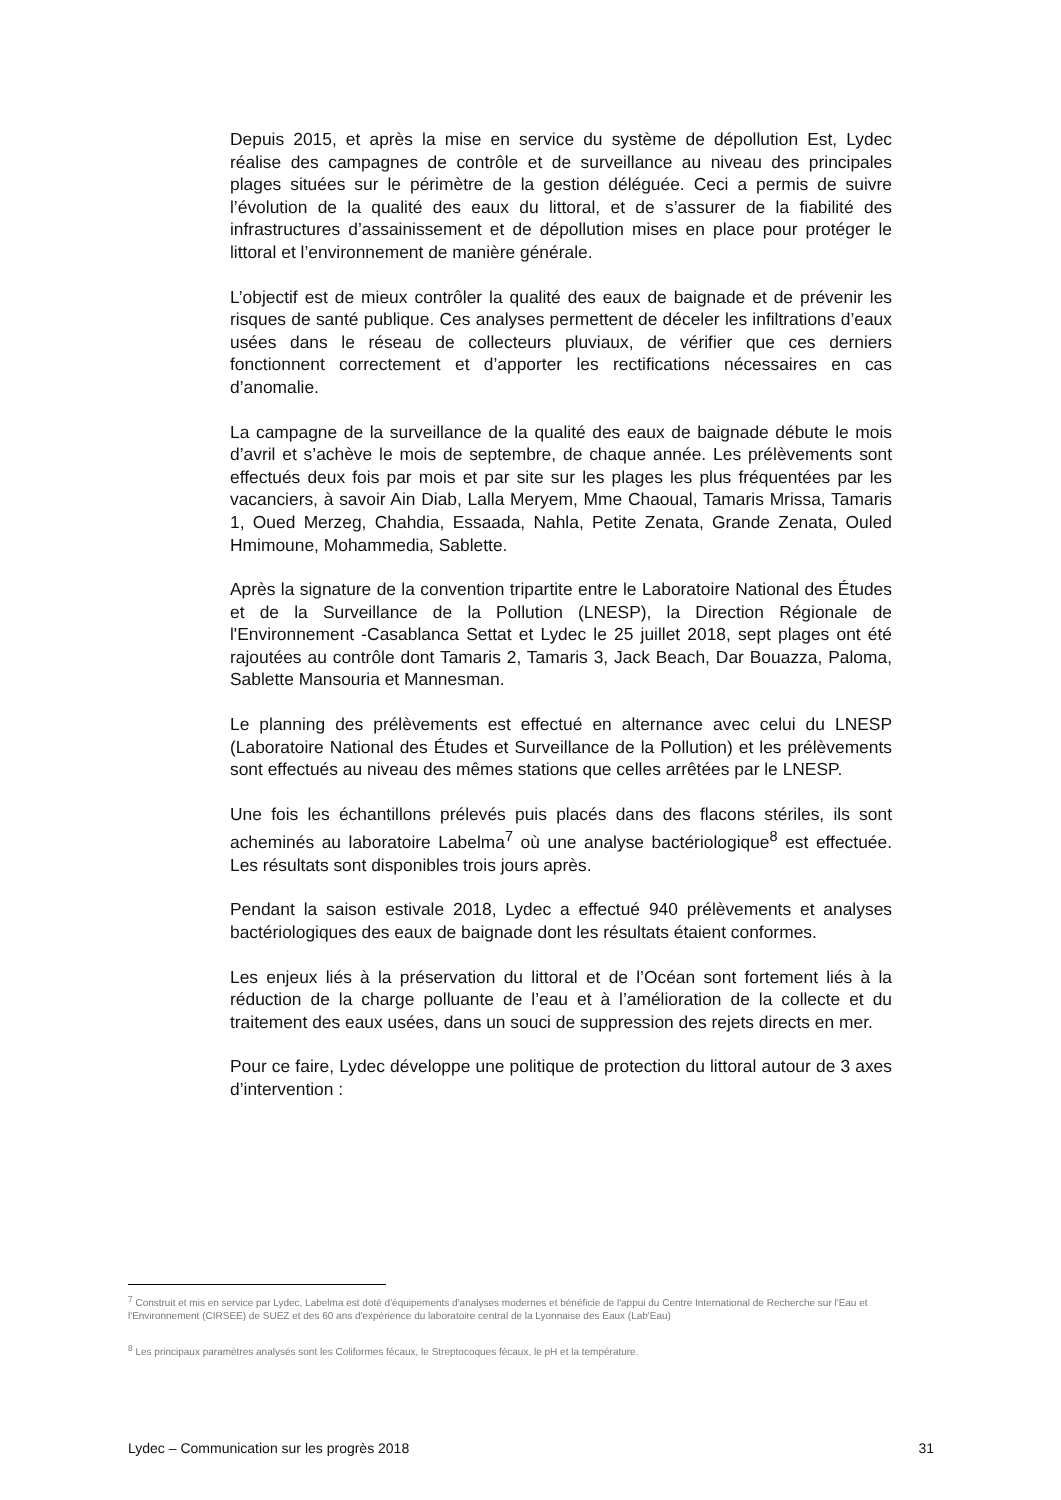Depuis 2015, et après la mise en service du système de dépollution Est, Lydec réalise des campagnes de contrôle et de surveillance au niveau des principales plages situées sur le périmètre de la gestion déléguée. Ceci a permis de suivre l’évolution de la qualité des eaux du littoral, et de s’assurer de la fiabilité des infrastructures d’assainissement et de dépollution mises en place pour protéger le littoral et l’environnement de manière générale.
L’objectif est de mieux contrôler la qualité des eaux de baignade et de prévenir les risques de santé publique. Ces analyses permettent de déceler les infiltrations d’eaux usées dans le réseau de collecteurs pluviaux, de vérifier que ces derniers fonctionnent correctement et d’apporter les rectifications nécessaires en cas d’anomalie.
La campagne de la surveillance de la qualité des eaux de baignade débute le mois d’avril et s’achève le mois de septembre, de chaque année. Les prélèvements sont effectués deux fois par mois et par site sur les plages les plus fréquentées par les vacanciers, à savoir Ain Diab, Lalla Meryem, Mme Chaoual, Tamaris Mrissa, Tamaris 1, Oued Merzeg, Chahdia, Essaada, Nahla, Petite Zenata, Grande Zenata, Ouled Hmimoune, Mohammedia, Sablette.
Après la signature de la convention tripartite entre le Laboratoire National des Études et de la Surveillance de la Pollution (LNESP), la Direction Régionale de l'Environnement -Casablanca Settat et Lydec le 25 juillet 2018, sept plages ont été rajoutées au contrôle dont Tamaris 2, Tamaris 3, Jack Beach, Dar Bouazza, Paloma, Sablette Mansouria et Mannesman.
Le planning des prélèvements est effectué en alternance avec celui du LNESP (Laboratoire National des Études et Surveillance de la Pollution) et les prélèvements sont effectués au niveau des mêmes stations que celles arrêtées par le LNESP.
Une fois les échantillons prélevés puis placés dans des flacons stériles, ils sont acheminés au laboratoire Labelma<sup>7</sup> où une analyse bactériologique<sup>8</sup> est effectuée. Les résultats sont disponibles trois jours après.
Pendant la saison estivale 2018, Lydec a effectué 940 prélèvements et analyses bactériologiques des eaux de baignade dont les résultats étaient conformes.
Les enjeux liés à la préservation du littoral et de l’Océan sont fortement liés à la réduction de la charge polluante de l’eau et à l’amélioration de la collecte et du traitement des eaux usées, dans un souci de suppression des rejets directs en mer.
Pour ce faire, Lydec développe une politique de protection du littoral autour de 3 axes d’intervention :
<sup>7</sup> Construit et mis en service par Lydec, Labelma est doté d'équipements d'analyses modernes et bénéficie de l'appui du Centre International de Recherche sur l'Eau et l'Environnement (CIRSEE) de SUEZ et des 60 ans d'expérience du laboratoire central de la Lyonnaise des Eaux (Lab'Eau)
<sup>8</sup> Les principaux paramètres analysés sont les Coliformes fécaux, le Streptocoques fécaux, le pH et la température.
Lydec – Communication sur les progrès 2018 31